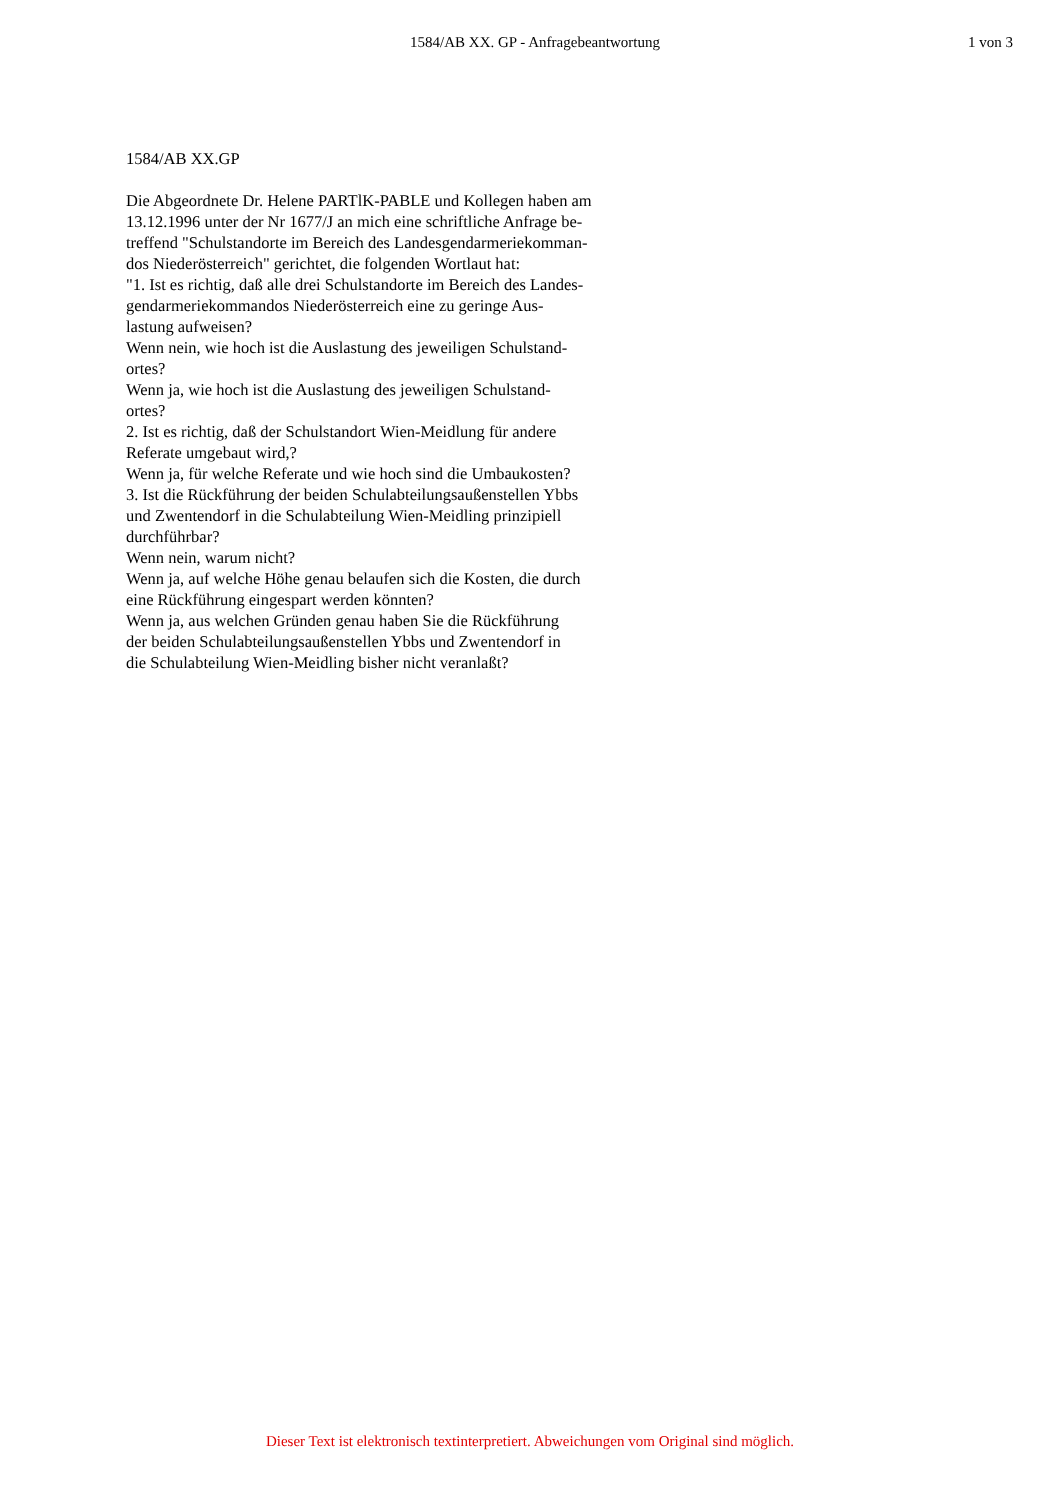1584/AB XX. GP - Anfragebeantwortung
1 von 3
1584/AB XX.GP
Die Abgeordnete Dr. Helene PARTlK-PABLE und Kollegen haben am
13.12.1996 unter der Nr 1677/J an mich eine schriftliche Anfrage be-
treffend "Schulstandorte im Bereich des Landesgendarmeriekomman-
dos Niederösterreich" gerichtet, die folgenden Wortlaut hat:
"1. Ist es richtig, daß alle drei Schulstandorte im Bereich des Landes-
gendarmeriekommandos Niederösterreich eine zu geringe Aus-
lastung aufweisen?
Wenn nein, wie hoch ist die Auslastung des jeweiligen Schulstand-
ortes?
Wenn ja, wie hoch ist die Auslastung des jeweiligen Schulstand-
ortes?
2. Ist es richtig, daß der Schulstandort Wien-Meidlung für andere
Referate umgebaut wird,?
Wenn ja, für welche Referate und wie hoch sind die Umbaukosten?
3. Ist die Rückführung der beiden Schulabteilungsaußenstellen Ybbs
und Zwentendorf in die Schulabteilung Wien-Meidling prinzipiell
durchführbar?
Wenn nein, warum nicht?
Wenn ja, auf welche Höhe genau belaufen sich die Kosten, die durch
eine Rückführung eingespart werden könnten?
Wenn ja, aus welchen Gründen genau haben Sie die Rückführung
der beiden Schulabteilungsaußenstellen Ybbs und Zwentendorf in
die Schulabteilung Wien-Meidling bisher nicht veranlaßt?
Dieser Text ist elektronisch textinterpretiert. Abweichungen vom Original sind möglich.